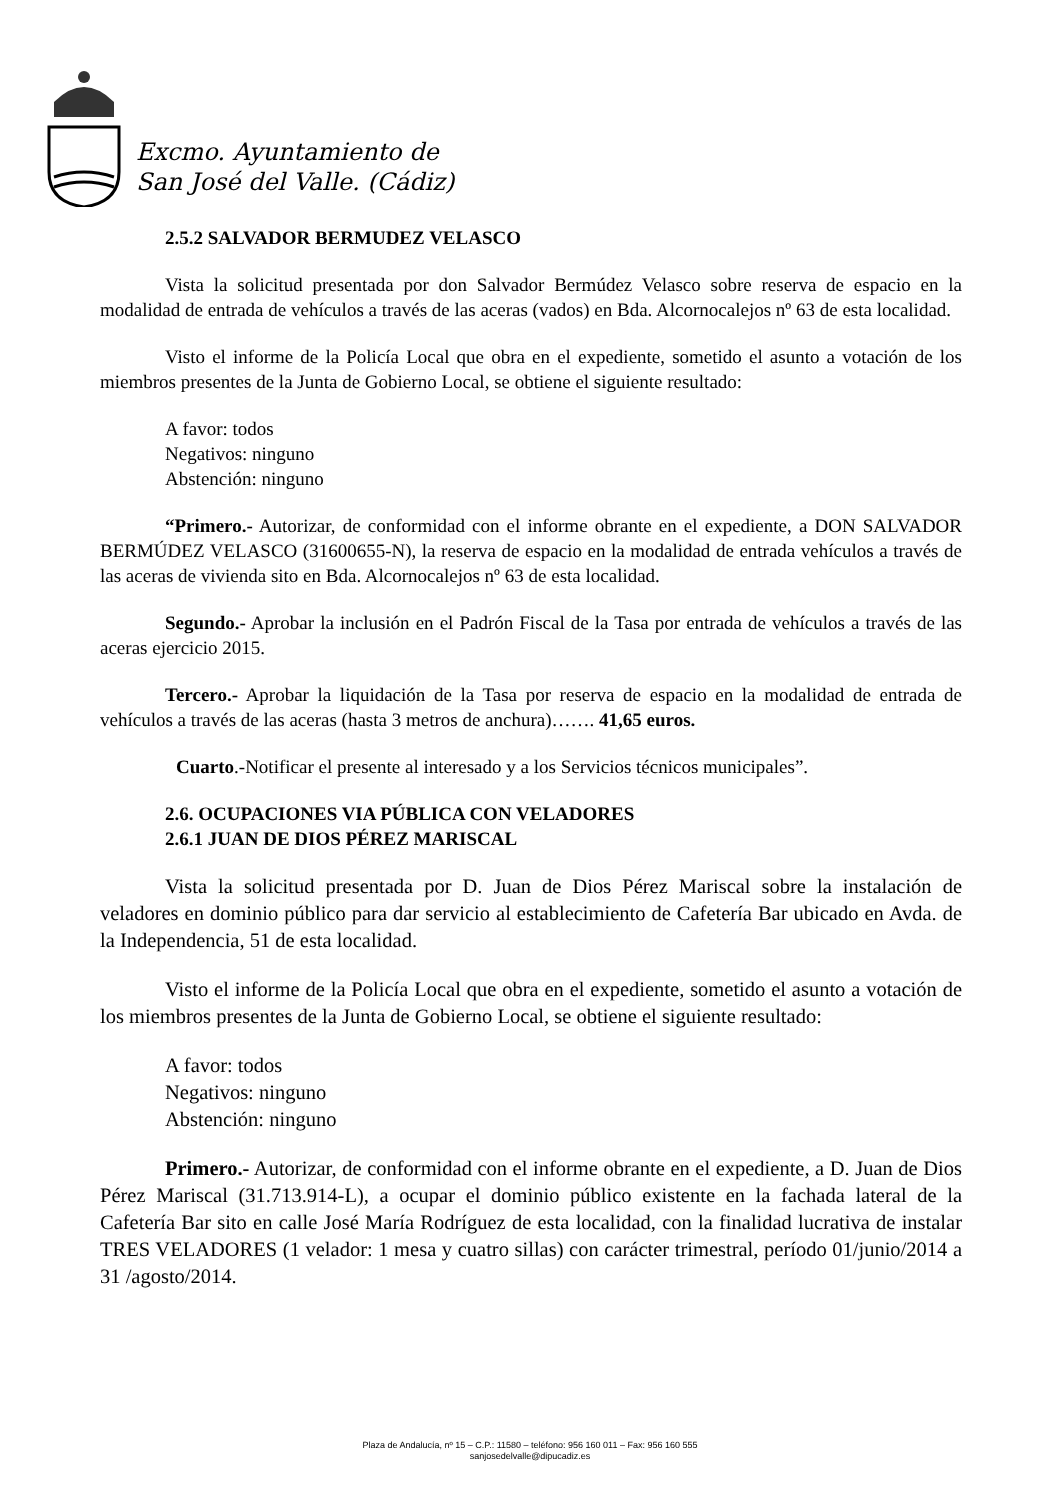Excmo. Ayuntamiento de
San José del Valle. (Cádiz)
2.5.2 SALVADOR BERMUDEZ VELASCO
Vista la solicitud presentada por don Salvador Bermúdez Velasco sobre reserva de espacio en la modalidad de entrada de vehículos a través de las aceras (vados) en Bda. Alcornocalejos nº 63 de esta localidad.
Visto el informe de la Policía Local que obra en el expediente, sometido el asunto a votación de los miembros presentes de la Junta de Gobierno Local, se obtiene el siguiente resultado:
A favor: todos
Negativos: ninguno
Abstención: ninguno
“Primero.- Autorizar, de conformidad con el informe obrante en el expediente, a DON SALVADOR BERMÚDEZ VELASCO (31600655-N), la reserva de espacio en la modalidad de entrada vehículos a través de las aceras de vivienda sito en Bda. Alcornocalejos nº 63 de esta localidad.
Segundo.- Aprobar la inclusión en el Padrón Fiscal de la Tasa por entrada de vehículos a través de las aceras ejercicio 2015.
Tercero.- Aprobar la liquidación de la Tasa por reserva de espacio en la modalidad de entrada de vehículos a través de las aceras (hasta 3 metros de anchura)……. 41,65 euros.
Cuarto.-Notificar el presente al interesado y a los Servicios técnicos municipales”.
2.6. OCUPACIONES VIA PÚBLICA CON VELADORES
2.6.1 JUAN DE DIOS PÉREZ MARISCAL
Vista la solicitud presentada por D. Juan de Dios Pérez Mariscal sobre la instalación de veladores en dominio público para dar servicio al establecimiento de Cafetería Bar ubicado en Avda. de la Independencia, 51 de esta localidad.
Visto el informe de la Policía Local que obra en el expediente, sometido el asunto a votación de los miembros presentes de la Junta de Gobierno Local, se obtiene el siguiente resultado:
A favor: todos
Negativos: ninguno
Abstención: ninguno
Primero.- Autorizar, de conformidad con el informe obrante en el expediente, a D. Juan de Dios Pérez Mariscal (31.713.914-L), a ocupar el dominio público existente en la fachada lateral de la Cafetería Bar sito en calle José María Rodríguez de esta localidad, con la finalidad lucrativa de instalar TRES VELADORES (1 velador: 1 mesa y cuatro sillas) con carácter trimestral, período 01/junio/2014 a 31 /agosto/2014.
Plaza de Andalucía, nº 15 – C.P.: 11580 – teléfono: 956 160 011 – Fax: 956 160 555
sanjosedelvalle@dipucadiz.es